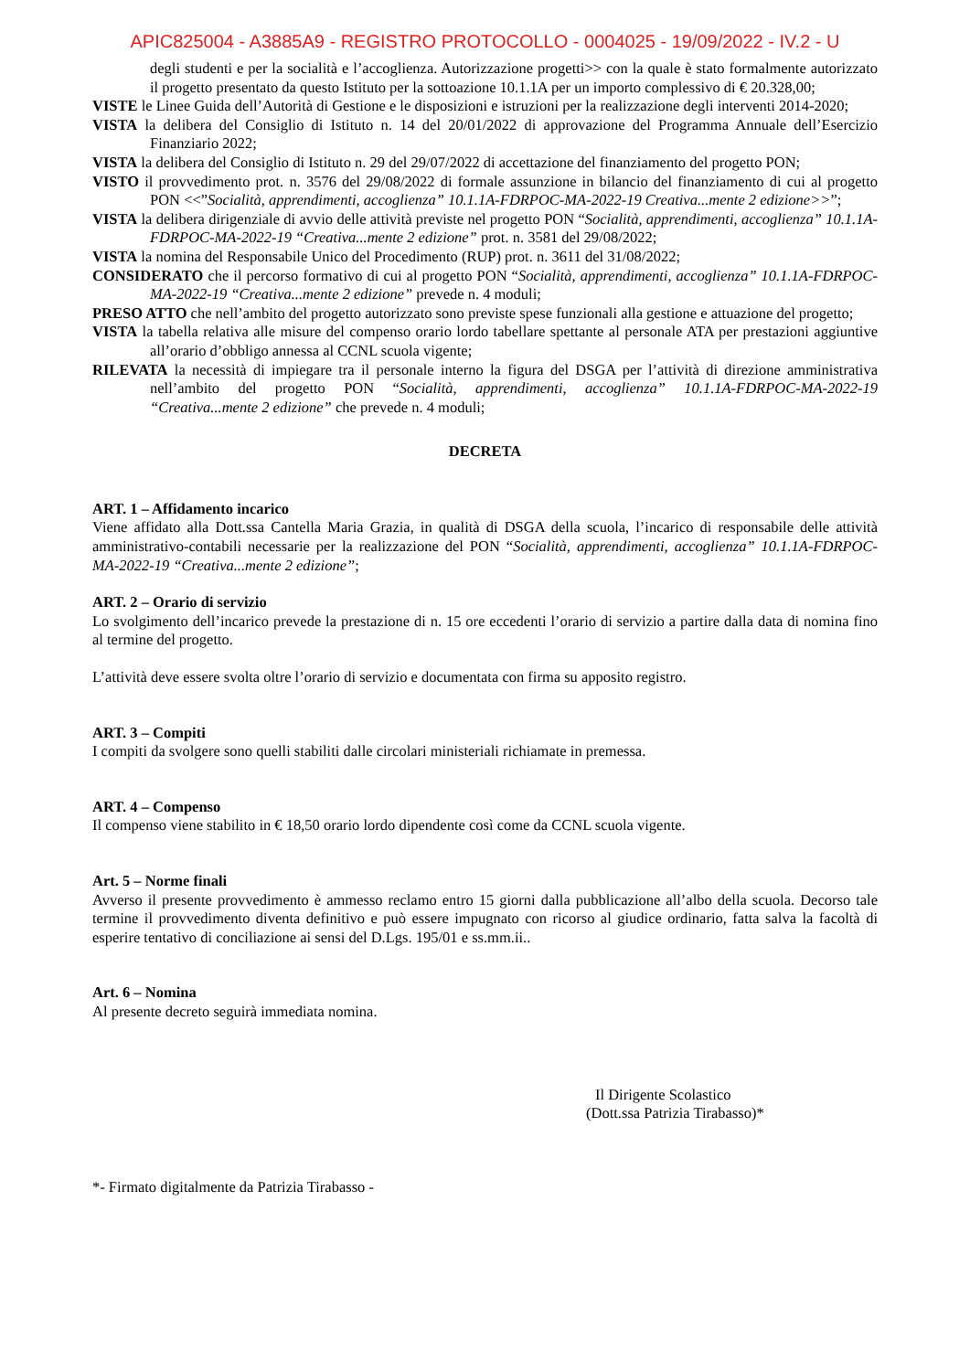APIC825004 - A3885A9 - REGISTRO PROTOCOLLO - 0004025 - 19/09/2022 - IV.2 - U
degli studenti e per la socialità e l’accoglienza. Autorizzazione progetti>> con la quale è stato formalmente autorizzato il progetto presentato da questo Istituto per la sottoazione 10.1.1A per un importo complessivo di € 20.328,00;
VISTE le Linee Guida dell’Autorità di Gestione e le disposizioni e istruzioni per la realizzazione degli interventi 2014-2020;
VISTA la delibera del Consiglio di Istituto n. 14 del 20/01/2022 di approvazione del Programma Annuale dell’Esercizio Finanziario 2022;
VISTA la delibera del Consiglio di Istituto n. 29 del 29/07/2022 di accettazione del finanziamento del progetto PON;
VISTO il provvedimento prot. n. 3576 del 29/08/2022 di formale assunzione in bilancio del finanziamento di cui al progetto PON <<”Socialità, apprendimenti, accoglienza” 10.1.1A-FDRPOC-MA-2022-19 Creativa...mente 2 edizione>>”;
VISTA la delibera dirigenziale di avvio delle attività previste nel progetto PON “Socialità, apprendimenti, accoglienza” 10.1.1A-FDRPOC-MA-2022-19 “Creativa...mente 2 edizione” prot. n. 3581 del 29/08/2022;
VISTA la nomina del Responsabile Unico del Procedimento (RUP) prot. n. 3611 del 31/08/2022;
CONSIDERATO che il percorso formativo di cui al progetto PON “Socialità, apprendimenti, accoglienza” 10.1.1A-FDRPOC-MA-2022-19 “Creativa...mente 2 edizione” prevede n. 4 moduli;
PRESO ATTO che nell’ambito del progetto autorizzato sono previste spese funzionali alla gestione e attuazione del progetto;
VISTA la tabella relativa alle misure del compenso orario lordo tabellare spettante al personale ATA per prestazioni aggiuntive all’orario d’obbligo annessa al CCNL scuola vigente;
RILEVATA la necessità di impiegare tra il personale interno la figura del DSGA per l’attività di direzione amministrativa nell’ambito del progetto PON “Socialità, apprendimenti, accoglienza” 10.1.1A-FDRPOC-MA-2022-19 “Creativa...mente 2 edizione” che prevede n. 4 moduli;
DECRETA
ART. 1 – Affidamento incarico
Viene affidato alla Dott.ssa Cantella Maria Grazia, in qualità di DSGA della scuola, l’incarico di responsabile delle attività amministrativo-contabili necessarie per la realizzazione del PON “Socialità, apprendimenti, accoglienza” 10.1.1A-FDRPOC-MA-2022-19 “Creativa...mente 2 edizione”;
ART. 2 – Orario di servizio
Lo svolgimento dell’incarico prevede la prestazione di n. 15 ore eccedenti l’orario di servizio a partire dalla data di nomina fino al termine del progetto.
L’attività deve essere svolta oltre l’orario di servizio e documentata con firma su apposito registro.
ART. 3 – Compiti
I compiti da svolgere sono quelli stabiliti dalle circolari ministeriali richiamate in premessa.
ART. 4 – Compenso
Il compenso viene stabilito in € 18,50 orario lordo dipendente così come da CCNL scuola vigente.
Art. 5 – Norme finali
Avverso il presente provvedimento è ammesso reclamo entro 15 giorni dalla pubblicazione all’albo della scuola. Decorso tale termine il provvedimento diventa definitivo e può essere impugnato con ricorso al giudice ordinario, fatta salva la facoltà di esperire tentativo di conciliazione ai sensi del D.Lgs. 195/01 e ss.mm.ii..
Art. 6 – Nomina
Al presente decreto seguirà immediata nomina.
Il Dirigente Scolastico
(Dott.ssa Patrizia Tirabasso)*
*- Firmato digitalmente da Patrizia Tirabasso -